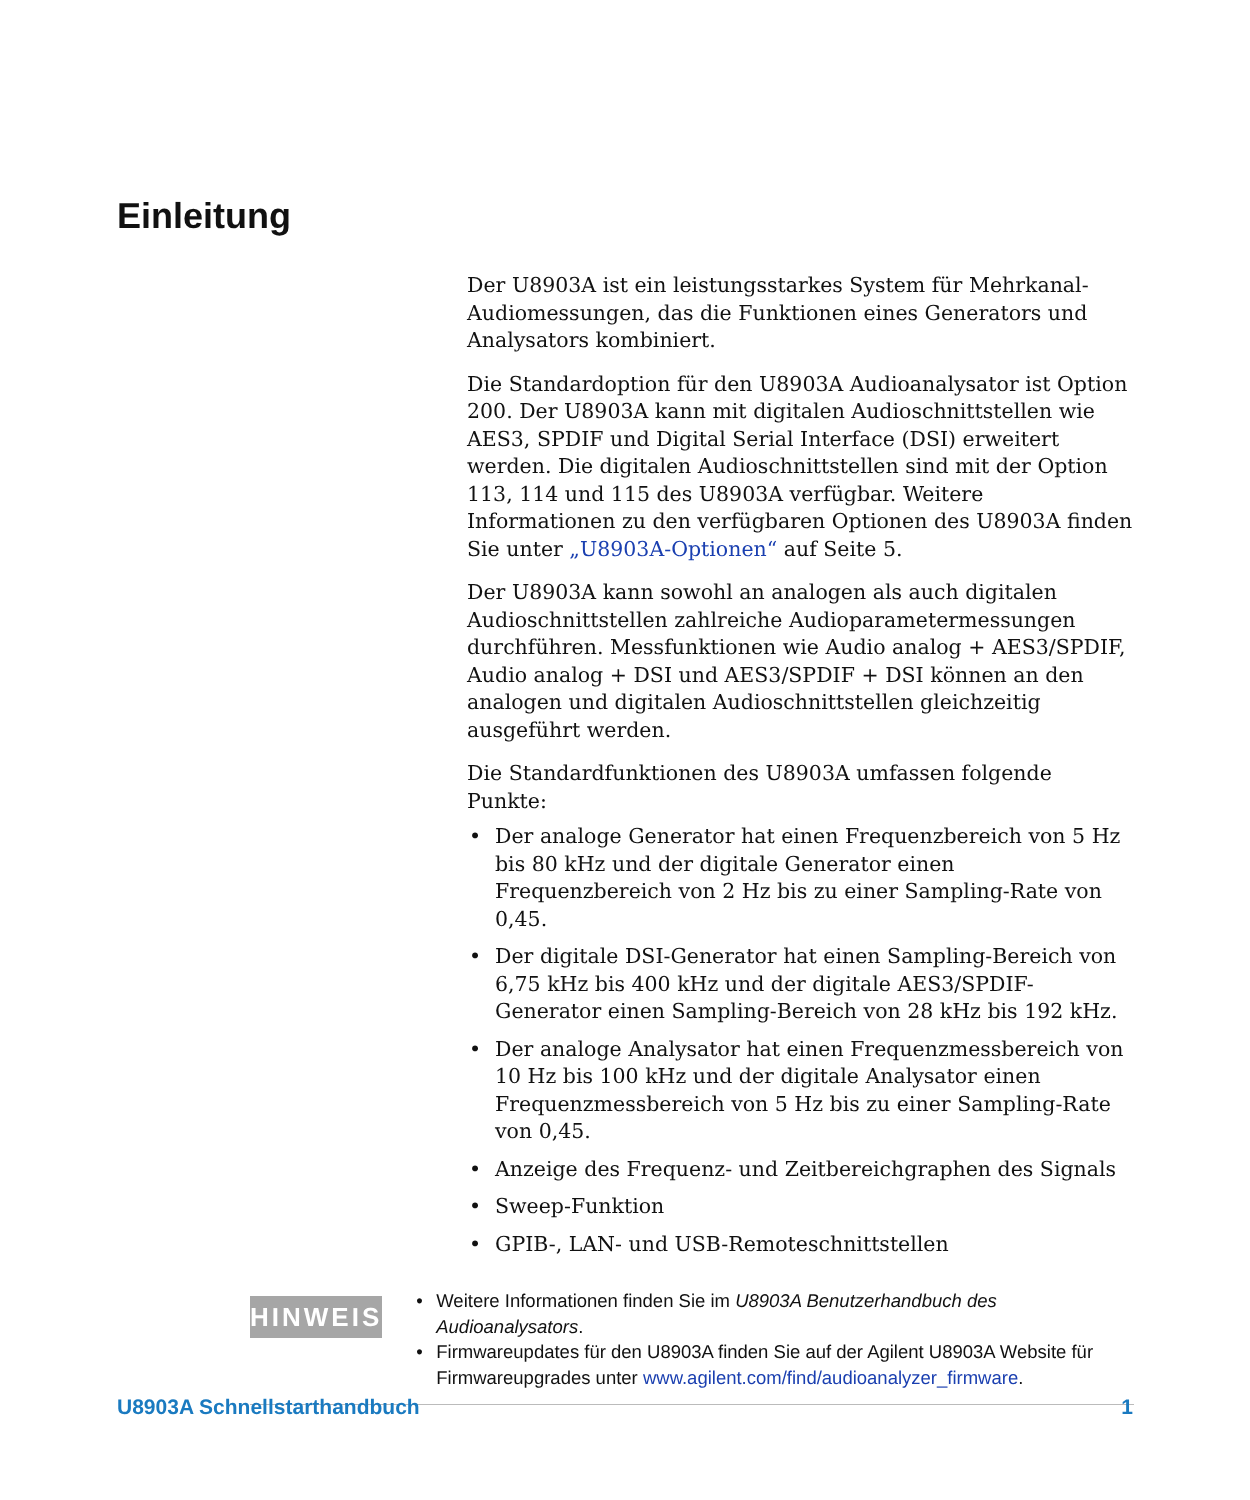Einleitung
Der U8903A ist ein leistungsstarkes System für Mehrkanal-Audiomessungen, das die Funktionen eines Generators und Analysators kombiniert.
Die Standardoption für den U8903A Audioanalysator ist Option 200. Der U8903A kann mit digitalen Audioschnittstellen wie AES3, SPDIF und Digital Serial Interface (DSI) erweitert werden. Die digitalen Audioschnittstellen sind mit der Option 113, 114 und 115 des U8903A verfügbar. Weitere Informationen zu den verfügbaren Optionen des U8903A finden Sie unter „U8903A-Optionen“ auf Seite 5.
Der U8903A kann sowohl an analogen als auch digitalen Audioschnittstellen zahlreiche Audioparametermessungen durchführen. Messfunktionen wie Audio analog + AES3/SPDIF, Audio analog + DSI und AES3/SPDIF + DSI können an den analogen und digitalen Audioschnittstellen gleichzeitig ausgeführt werden.
Die Standardfunktionen des U8903A umfassen folgende Punkte:
• Der analoge Generator hat einen Frequenzbereich von 5 Hz bis 80 kHz und der digitale Generator einen Frequenzbereich von 2 Hz bis zu einer Sampling-Rate von 0,45.
• Der digitale DSI-Generator hat einen Sampling-Bereich von 6,75 kHz bis 400 kHz und der digitale AES3/SPDIF-Generator einen Sampling-Bereich von 28 kHz bis 192 kHz.
• Der analoge Analysator hat einen Frequenzmessbereich von 10 Hz bis 100 kHz und der digitale Analysator einen Frequenzmessbereich von 5 Hz bis zu einer Sampling-Rate von 0,45.
• Anzeige des Frequenz- und Zeitbereichgraphen des Signals
• Sweep-Funktion
• GPIB-, LAN- und USB-Remoteschnittstellen
HINWEIS
• Weitere Informationen finden Sie im U8903A Benutzerhandbuch des Audioanalysators.
• Firmwareupdates für den U8903A finden Sie auf der Agilent U8903A Website für Firmwareupgrades unter www.agilent.com/find/audioanalyzer_firmware.
U8903A Schnellstarthandbuch 1